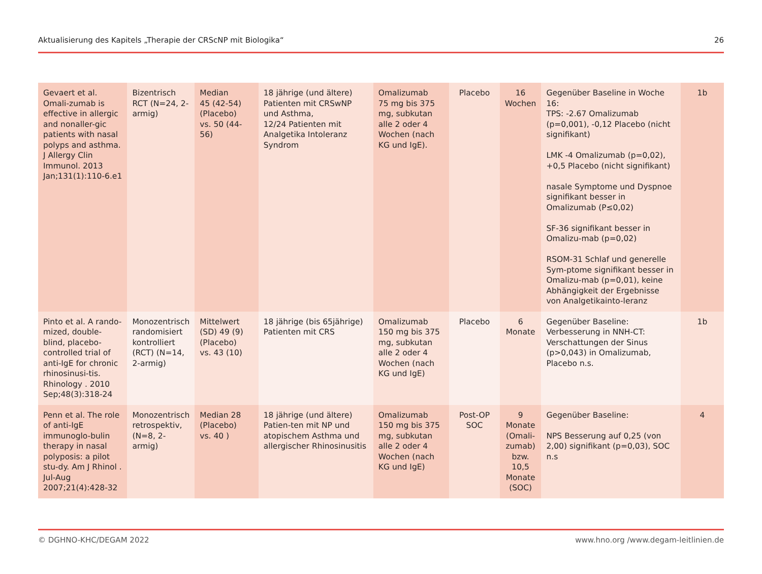Aktualisierung des Kapitels „Therapie der CRScNP mit Biologika“26
| Gevaert et al. Omali-zumab is effective in allergic and nonaller-gic patients with nasal polyps and asthma. J Allergy Clin Immunol. 2013 Jan;131(1):110-6.e1 | Bizentrisch RCT (N=24, 2-armig) | Median 45 (42-54) (Placebo) vs. 50 (44-56) | 18 jährige (und ältere) Patienten mit CRSwNP und Asthma, 12/24 Patienten mit Analgetika Intoleranz Syndrom | Omalizumab 75 mg bis 375 mg, subkutan alle 2 oder 4 Wochen (nach KG und IgE). | Placebo | 16 Wochen | Gegenüber Baseline in Woche 16: TPS: -2.67 Omalizumab (p=0,001), -0,12 Placebo (nicht signifikant) LMK -4 Omalizumab (p=0,02), +0,5 Placebo (nicht signifikant) nasale Symptome und Dyspnoe signifikant besser in Omalizumab (P≤0,02) SF-36 signifikant besser in Omalizu-mab (p=0,02) RSOM-31 Schlaf und generelle Sym-ptome signifikant besser in Omalizu-mab (p=0,01), keine Abhängigkeit der Ergebnisse von Analgetikainto-leranz | 1b |
| Pinto et al. A rando-mized, double-blind, placebo-controlled trial of anti-IgE for chronic rhinosinusi-tis. Rhinology . 2010 Sep;48(3):318-24 | Monozentrisch randomisiert kontrolliert (RCT) (N=14, 2-armig) | Mittelwert (SD) 49 (9) (Placebo) vs. 43 (10) | 18 jährige (bis 65jährige) Patienten mit CRS | Omalizumab 150 mg bis 375 mg, subkutan alle 2 oder 4 Wochen (nach KG und IgE) | Placebo | 6 Monate | Gegenüber Baseline: Verbesserung in NNH-CT: Verschattungen der Sinus (p>0,043) in Omalizumab, Placebo n.s. | 1b |
| Penn et al. The role of anti-IgE immunoglo-bulin therapy in nasal polyposis: a pilot stu-dy. Am J Rhinol . Jul-Aug 2007;21(4):428-32 | Monozentrisch retrospektiv, (N=8, 2-armig) | Median 28 (Placebo) vs. 40 ) | 18 jährige (und ältere) Patien-ten mit NP und atopischem Asthma und allergischer Rhinosinusitis | Omalizumab 150 mg bis 375 mg, subkutan alle 2 oder 4 Wochen (nach KG und IgE) | Post-OP SOC | 9 Monate (Omali-zumab) bzw. 10,5 Monate (SOC) | Gegenüber Baseline: NPS Besserung auf 0,25 (von 2,00) signifikant (p=0,03), SOC n.s | 4 |
© DGHNO-KHC/DEGAM 2022 www.hno.org /www.degam-leitlinien.de